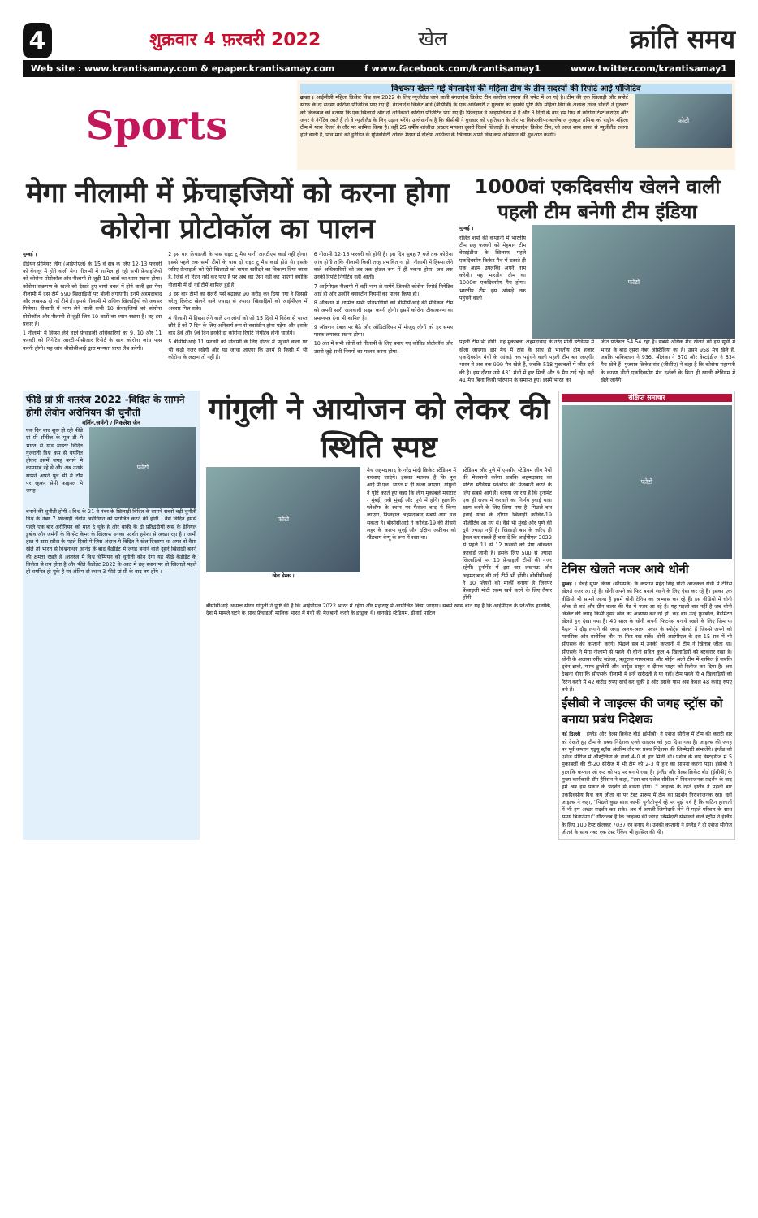4
शुक्रवार 4 फ़रवरी 2022 खेल
क्रांति समय
Web site : www.krantisamay.com & epaper.krantisamay.com f www.facebook.com/krantisamay1 www.twitter.com/krantisamay1
Sports
विश्वकप खेलने गई बंगलादेश की महिला टीम के तीन सदस्यों की रिपोर्ट आई पॉजिटिव
ढाका । आईसीसी महिला क्रिकेट विश्व कप 2022 के लिए न्यूजीलैंड जाने वाली बंगलादेश क्रिकेट टीम कोरोना वायरस की चपेट में आ गई है। टीम की एक खिलाड़ी और सपोर्ट स्टाफ के दो सदस्य कोरोना पॉजिटिव पाए गए हैं। बंगलादेश क्रिकेट बोर्ड (बीसीबी) के एक अधिकारी ने गुरुवार को इसकी पुष्टि की। महिला विंग के अध्यक्ष नडेल चौधरी ने गुरुवार को क्रिकबज को बताया कि एक खिलाड़ी और दो अधिकारी कोरोना पॉजिटिव पाए गए हैं। फिलहाल वे आइसोलेशन में हैं और 8 दिनों के बाद हम फिर से कोरोना टेस्ट कराएंगे और अगर वे नेगेटिव आते हैं तो वे न्यूजीलैंड के लिए उड़ान भरेंगे। उल्लेखनीय है कि बीसीबी ने बुधवार को एहतियात के तौर पर विकेटकीपर-बल्लेबाज नुजहत तसिया को राष्ट्रीय महिला टीम में यात्रा रिजर्व के तौर पर शामिल किया है। वहीं 25 वर्षीय शांजीदा अख्तर माघला दूसरी रिजर्व खिलाड़ी हैं। बंगलादेश क्रिकेट टीम, जो आज शाम ढाका से न्यूजीलैंड रवाना होने वाली है, पांच मार्च को डुनेडिन के यूनिवर्सिटी ओवल मैदान में दक्षिण अफ्रीका के खिलाफ अपने विश्व कप अभियान की शुरुआत करेगी।
फोटो
मेगा नीलामी में फ्रेंचाइजियों को करना होगा कोरोना प्रोटोकॉल का पालन
मुम्बई ।
इंडियन प्रीमियर लीग (आईपीएल) के 15 वें सत्र के लिए 12-13 फरवरी को बेंगलूर में होने वाली मेगा नीलामी में शामिल हो रही सभी फ्रेंचाइजियों को कोरोना प्रोटोकॉल और नीलामी से जुड़ी 10 बातों का ध्यान रखना होगा। कोरोना संक्रमण के खतरे को देखते हुए बायो-बबल में होने वाली इस मेगा नीलामी में दस टीमें 590 खिलाड़ियों पर बोली लगाएंगी। इनमें अहमदाबाद और लखनऊ दो नई टीमें हैं। इससे नीलामी में अधिक खिलाड़ियों को अवसर मिलेगा। नीलामी में भाग लेने वाली सभी 10 फ्रेंचाइजियों को कोरोना प्रोटोकॉल और नीलामी से जुड़ी जिन 10 बातों का ध्यान रखना है। वह इस प्रकार हैं।
1 नीलामी में हिस्सा लेने वाले फ्रेंचाइजी अधिकारियों को 9, 10 और 11 फरवरी को निगेटिव आरटी-पीसीआर रिपोर्ट के साथ कोरोना जांच पास करनी होगी। यह जांच बीसीसीआई द्वारा मान्यता प्राप्त लैब करेगी।
2 इस बार फ्रेंचाइजी के पास राइट टू मैच यानी आरटीएम कार्ड नहीं होगा। इससे पहले तक सभी टीमों के पास दो राइट टू मैच कार्ड होते थे। इसके जरिए फ्रेंचाइजी को ऐसे खिलाड़ी को वापस खरीदने का विकल्प दिया जाता है, जिसे वो रिटेन नहीं कर पाए हैं पर अब वह ऐसा नहीं कर पाएंगी क्योंकि नीलामी में दो नई टीमें शामिल हुई हैं।
3 इस बार टीमों का सैलरी पर्स बढ़ाकर 90 करोड़ कर दिया गया है जिससे घरेलू क्रिकेट खेलने वाले ज्यादा से ज्यादा खिलाड़ियों को आईपीएल में अवसर मिल सके।
4 नीलामी में हिस्सा लेने वाले उन लोगों को जो 15 दिनों में विदेश से भारत लौटे हैं को 7 दिन के लिए अनिवार्य रूप से क्वारंटीन होना पड़ेगा और इसके बाद 8वें और 9वें दिन इनकी दो कोरोना रिपोर्ट निगेटिव होनी चाहिये।
5 बीसीसीआई 11 फरवरी को नीलामी के लिए होटल में पहुंचने वालों पर भी कड़ी नजर रखेगी और यह जांचा जाएगा कि उनमें से किसी में भी कोरोना के लक्षण तो नहीं हैं।
6 नीलामी 12-13 फरवरी को होनी है। इस दिन सुबह 7 बजे तक कोरोना जांच होगी ताकि नीलामी किसी तरह प्रभावित ना हो। नीलामी में हिस्सा लेने वाले अधिकारियों को तब तक होटल रूम में ही रुकना होगा, जब तक उनकी रिपोर्ट निगेटिव नहीं आती।
7 आईपीएल नीलामी में वहीं भाग ले पायेंगे जिनकी कोरोना रिपोर्ट निगेटिव आई हो और उन्होंने क्वारंटीन नियमों का पालन किया हो।
8 ऑक्शन में शामिल सभी प्रतिभागियों को बीसीसीआई की मेडिकल टीम को अपनी सारी जानकारी साझा करनी होगी। इसमें कोरोना टीकाकरण का प्रमाणपत्र देना भी शामिल है।
9 ऑक्शन टेबल पर बैठे और ऑडिटोरियम में मौजूद लोगों को हर समय मास्क लगाकर रखना होगा।
10 अंत में सभी लोगों को नीलामी के लिए बनाए गए कोविड प्रोटोकॉल और उससे जुड़े सभी नियमों का पालन करना होगा।
1000वां एकदिवसीय खेलने वाली पहली टीम बनेगी टीम इंडिया
मुम्बई ।
रोहित शर्मा की कप्तानी में भारतीय टीम छह फरवरी को मेहमान टीम वेस्टइंडीज के खिलाफ पहले एकदिवसीय क्रिकेट मैच में उतरते ही एक अहम उपलब्धि अपने नाम करेगी। यह भारतीय टीम का 1000वां एकदिवसीय मैच होगा। भारतीय टीम इस आंकड़े तक पहुंचने वाली
फोटो
पहली टीम भी होगी। यह मुकाबला अहमदाबाद के नरेंद्र मोदी स्टेडियम में खेला जाएगा। इस मैच में टॉस के साथ ही भारतीय टीम हजार एकदिवसीय मैचों के आंकड़े तक पहुंचने वाली पहली टीम बन जाएगी। भारत ने अब तक 999 मैच खेले हैं, जबकि 518 मुकाबलों में जीत दर्ज की है। इस दौरान उसे 431 मैचों में हार मिली और 9 मैच टाई रहे। वहीं 41 मैच बिना किसी परिणाम के समाप्त हुए। इसमें भारत का
जीत प्रतिशत 54.54 रहा है। सबसे अधिक मैच खेलने की इस सूची में भारत के बाद दूसरा नंबर ऑस्ट्रेलिया का है। उसने 958 मैच खेले हैं, जबकि पाकिस्तान ने 936, श्रीलंका ने 870 और वेस्टइंडीज ने 834 मैच खेले हैं। गुजरात क्रिकेट संघ (जीसीए) ने कहा है कि कोरोना महामारी के कारण तीनों एकदिवसीय मैच दर्शकों के बिना ही खाली स्टेडियम में खेले जायेंगे।
फीडे ग्रां प्री शतरंज 2022 -विदित के सामने होगी लेवोन अरोनियन की चुनौती
बर्लिन,जर्मनी / निकलेश जैन
एक दिन बाद शुरू हो रही फीडे ग्रां प्री सीरीज के पूल डी मे भारत से ग्रांड मास्टर विदित गुजराती विश्व कप से चयनित होकर इसमें जगह बनाने मे कामयाब रहे थे और अब उनके सामने अपने पूल सी मे टॉप पर रहकर सेमी फाइनल मे जगह
फोटो
बनाने की चुनौती होगी । विश्व के 21 वे नंबर के खिलाड़ी विदित के सामने सबसे बड़ी चुनौती विश्व के नंबर 7 खिलाड़ी लेवोन अरोनियन को पराजित करने की होगी । वैसे विदित इससे पहले एक बार अरोनियन को मात दे चुके है और बाकी के दो प्रतिद्वंदीयों रूस के डेनियल डुबोव और जर्मनी के विन्सेंट केमर के खिलाफ उनका प्रदर्शन हमेशा से अच्छा रहा है । अभी हाल मे टाटा स्टील के पहले हिस्से मे जिस अंदाज मे विदित ने खेल दिखाया था अगर वो वैसा खेले तो भारत से विश्वनाथन आनंद के बाद कैंडीडेट मे जगह बनाने वाले दूसरे खिलाड़ी बनने की क्षमता रखते है ।शतरंज मे विश्व चैम्पियन को चुनौती कौन देगा यह फीडे कैंडीडेट के विजेता से तय होता है और फीडे कैंडीडेट 2022 के आठ मे छह स्थान पर तो खिलाड़ी पहले ही चयनित हो चुके है पर अंतिम दो स्थान 3 फीडे ग्रां प्री के बाद तय होंगे ।
गांगुली ने आयोजन को लेकर की स्थिति स्पष्ट
फोटो
खेल डेस्क ।
मैच अहमदाबाद के नरेंद्र मोदी क्रिकेट स्टेडियम में करवाए जाएंगे। इसका मतलब है कि पूरा आई.पी.एल. भारत में ही खेला जाएगा। गांगुली ने पुष्टि करते हुए कहा कि लीग मुकाबले महाराष्ट्र - मुंबई, नवी मुंबई और पुणे में होंगे। हालांकि प्लेऑफ के स्थान पर फैसला बाद में किया जाएगा, फिलहाल अहमदाबाद सबसे आगे चल सकता है। बीसीसीआई ने कोविड-19 की तीसरी लहर के कारण यूएई और दक्षिण अफ्रीका को स्टैंडबाय वेन्यू के रूप में रखा था।
स्टेडियम और पुणे में एमसीए स्टेडियम लीग मैचों की मेजबानी करेगा जबकि अहमदाबाद का मोटेरा स्टेडियम प्लेऑफ की मेजबानी करने के लिए सबसे आगे है। बताया जा रहा है कि टूर्नामेंट एक ही राज्य में करवाने का निर्णय हवाई यात्रा खत्म करने के लिए लिया गया है। पिछले बार हवाई यात्रा के दौरान खिलाड़ी कोविड-19 पॉजीटिव आ गए थे। वैसे भी मुंबई और पुणे की दूरी ज्यादा नहीं है। खिलाड़ी बस के जरिए ही ट्रैवल कर सकते हैं।बता दें कि आईपीएल 2022 से पहले 11 से 12 फरवरी को मेगा ऑक्शन करवाई जानी है। इसके लिए 500 से ज्यादा खिलाड़ियों पर 10 फ्रेंचाइजी टीमों की नजर रहेगी। टूर्नामेंट में इस बार लखनऊ और अहमदाबाद की नई टीमें भी होंगी। बीसीसीआई ने 10 प्लेयरों को मार्की बनाया है जिनपर फ्रेंचाइजी मोटी रकम खर्च करने के लिए तैयार होंगी।
बीसीसीआई अध्यक्ष सौरव गांगुली ने पुष्टि की है कि आईपीएल 2022 भारत में रहेगा और महाराष्ट्र में आयोजित किया जाएगा। सबसे खास बात यह है कि आईपीएल के प्लेऑफ हालांकि, देश में मामले घटने के साथ फ्रेंचाइजी मालिक भारत में मैचों की मेजबानी करने के इच्छुक थे। वानखेड़े स्टेडियम, डीवाई पाटिल
संक्षिप्त समाचार
फोटो
टेनिस खेलते नजर आये धोनी
मुम्बई । चेन्नई सुपर किंग्स (सीएसके) के कप्तान महेंद्र सिंह धोनी आजकल रांची में टेनिस खेलते नजर आ रहे हैं। धोनी अपने को फिट बनाये रखने के लिए ऐसा कर रहे हैं। इसका एक वीडियो भी सामने आया है इसमें धोनी टेनिस का अभ्यास कर रहे हैं। इस वीडियो में धोनी ब्लैक टी-शर्ट और ग्रीन कलर की पैंट में नजर आ रहे हैं। यह पहली बार नहीं है जब धोनी क्रिकेट की जगह किसी दूसरे खेल का अभ्यास कर रहे हों। कई बार उन्हें फुटबॉल, बैडमिंटन खेलते हुए देखा गया है। 40 साल के धोनी अपनी फिटनेस बनाये रखने के लिए जिम या मैदान में दौड़ लगाने की जगह अलग-अलग प्रकार के स्पोर्ट्स खेलते हैं जिससे अपने को मानसिक और शारीरिक तौर पर फिट रख सकें। धोनी आईपीएल के इस 15 सत्र में भी सीएसके की कप्तानी करेंगे। पिछले सत्र में उनकी कप्तानी में टीम ने खिताब जीता था। सीएसके ने मेगा नीलामी से पहले ही धोनी सहित कुल 4 खिलाड़ियों को बरकरार रखा है। धोनी के अलावा रवींद्र जडेजा, ऋतुराज गायकवाड़ और मोईन अली टीम में शामिल हैं जबकि ड्वेन ब्रावो, फाफ डुप्लेसी और शार्दुल ठाकुर व दीपक चाहर को रिलीज कर दिया है। अब देखना होगा कि सीएसके नीलामी में इन्हें खरीदती है या नहीं। टीम पहले ही 4 खिलाड़ियों को रिटेन करने में 42 करोड़ रुपए खर्च कर चुकी है और उसके पास अब केवल 48 करोड़ रुपए बचे हैं।
ईसीबी ने जाइल्स की जगह स्ट्रॉस को बनाया प्रबंध निदेशक
नई दिल्ली । इंग्लैंड और वेल्स क्रिकेट बोर्ड (ईसीबी) ने एशेज सीरीज में टीम की करारी हार को देखते हुए टीम के प्रबंध निदेशक एश्ले जाइल्स को हटा दिया गया है। जाइल्स की जगह पर पूर्व कप्तान एंड्रयू स्ट्रॉस अंतरिम तौर पर प्रबंध निदेशक की जिम्मेदारी संभालेंगे। इंग्लैंड को एशेज सीरीज में ऑस्ट्रेलिया के हाथों 4-0 से हार मिली थी। एशेज के बाद वेस्टइंडीज में 5 मुकाबलों की टी-20 सीरीज में भी टीम को 2-3 से हार का सामना करना पड़ा। ईसीबी ने हालांकि कप्तान जो रूट को पद पर बनाये रखा है। इंग्लैंड और वेल्स क्रिकेट बोर्ड (ईसीबी) के मुख्य कार्यकारी टॉम हैरिसन ने कहा, ''इस बार एशेज सीरीज में निराशाजनक प्रदर्शन के बाद हमें अब इस प्रकार के प्रदर्शन से बचना होगा। '' जाइल्स के रहते इंग्लैंड ने पहली बार एकदिवसीय विश्व कप जीता था पर टेस्ट प्रारूप में टीम का प्रदर्शन निराशाजनक रहा। वहीं जाइल्स ने कहा, ''पिछले कुछ साल काफी चुनौतीपूर्ण रहे पर मुझे गर्व है कि कठिन हालातों में भी हम अच्छा प्रदर्शन कर सके। अब मैं अगली जिम्मेदारी लेने से पहले परिवार के साथ समय बिताऊंगा।'' गौरतलब है कि जाइल्स की जगह जिम्मेदारी संभालने वाले स्ट्रॉस ने इंग्लैंड के लिए 100 टेस्ट खेलकर 7037 रन बनाए थे। उनकी कप्तानी ने इंग्लैंड ने दो एशेज सीरीज जीतने के साथ नंबर एक टेस्ट रैंकिंग भी हासिल की थी।